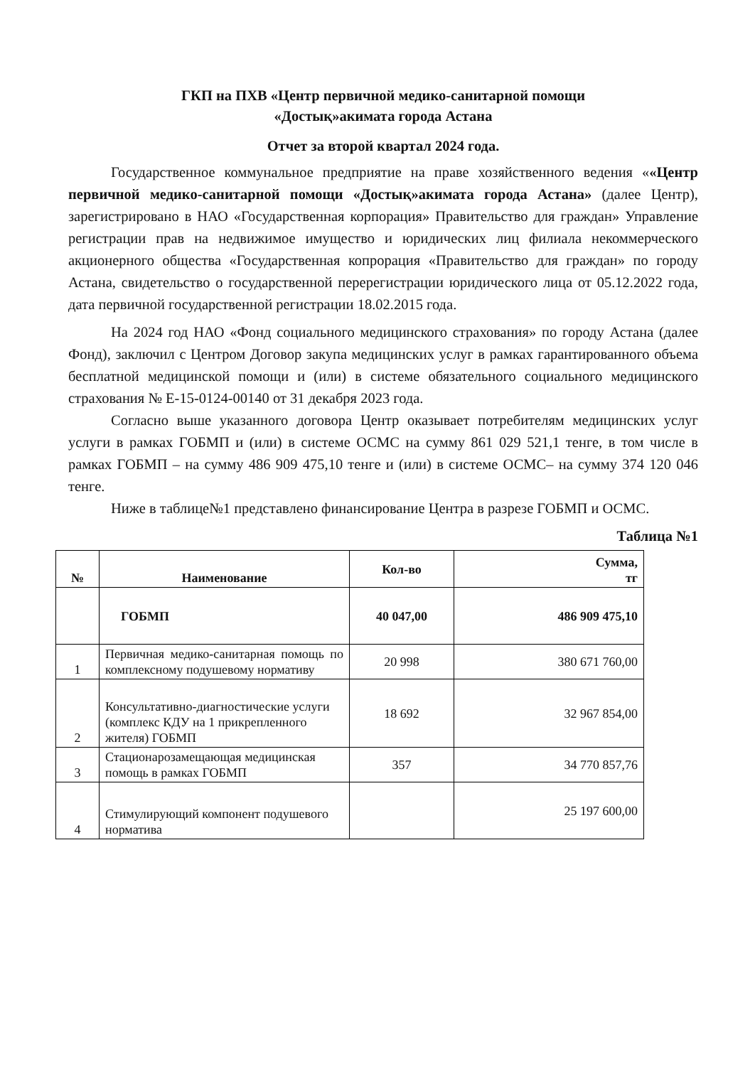ГКП на ПХВ «Центр первичной медико-санитарной помощи
«Достық»акимата города Астана
Отчет за второй квартал 2024 года.
Государственное коммунальное предприятие на праве хозяйственного ведения ««Центр первичной медико-санитарной помощи «Достық»акимата города Астана» (далее Центр), зарегистрировано в НАО «Государственная корпорация» Правительство для граждан» Управление регистрации прав на недвижимое имущество и юридических лиц филиала некоммерческого акционерного общества «Государственная копрорация «Правительство для граждан» по городу Астана, свидетельство о государственной перерегистрации юридического лица от 05.12.2022 года, дата первичной государственной регистрации 18.02.2015 года.
На 2024 год НАО «Фонд социального медицинского страхования» по городу Астана (далее Фонд), заключил с Центром Договор закупа медицинских услуг в рамках гарантированного объема бесплатной медицинской помощи и (или) в системе обязательного социального медицинского страхования № Е-15-0124-00140 от 31 декабря 2023 года.
Согласно выше указанного договора Центр оказывает потребителям медицинских услуг услуги в рамках ГОБМП и (или) в системе ОСМС на сумму 861 029 521,1 тенге, в том числе в рамках ГОБМП – на сумму 486 909 475,10 тенге и (или) в системе ОСМС– на сумму 374 120 046 тенге.
Ниже в таблице№1 представлено финансирование Центра в разрезе ГОБМП и ОСМС.
Таблица №1
| № | Наименование | Кол-во | Сумма, тг |
| --- | --- | --- | --- |
| | ГОБМП | 40 047,00 | 486 909 475,10 |
| 1 | Первичная медико-санитарная помощь по комплексному подушевому нормативу | 20 998 | 380 671 760,00 |
| 2 | Консультативно-диагностические услуги (комплекс КДУ на 1 прикрепленного жителя) ГОБМП | 18 692 | 32 967 854,00 |
| 3 | Стационарозамещающая медицинская помощь в рамках ГОБМП | 357 | 34 770 857,76 |
| 4 | Стимулирующий компонент подушевого норматива | | 25 197 600,00 |